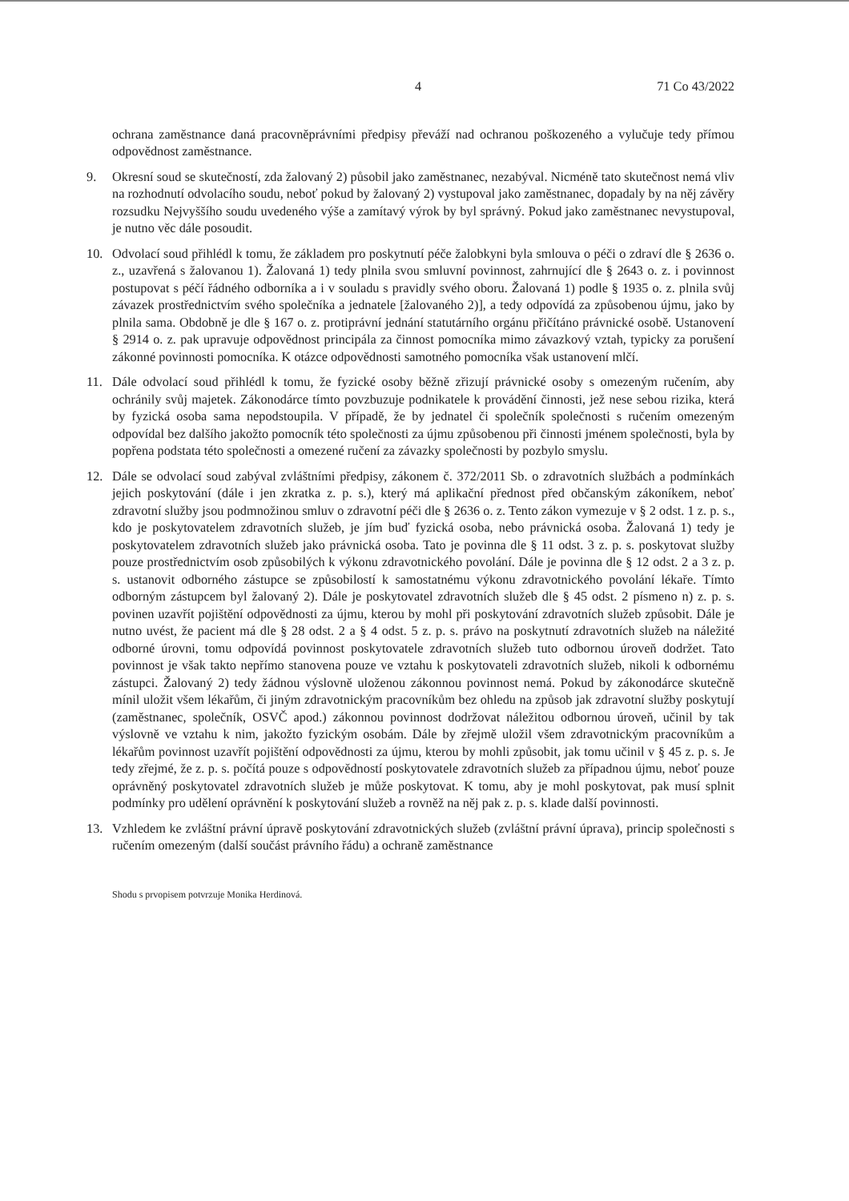4 71 Co 43/2022
ochrana zaměstnance daná pracovněprávními předpisy převáží nad ochranou poškozeného a vylučuje tedy přímou odpovědnost zaměstnance.
9. Okresní soud se skutečností, zda žalovaný 2) působil jako zaměstnanec, nezabýval. Nicméně tato skutečnost nemá vliv na rozhodnutí odvolacího soudu, neboť pokud by žalovaný 2) vystupoval jako zaměstnanec, dopadaly by na něj závěry rozsudku Nejvyššího soudu uvedeného výše a zamítavý výrok by byl správný. Pokud jako zaměstnanec nevystupoval, je nutno věc dále posoudit.
10. Odvolací soud přihlédl k tomu, že základem pro poskytnutí péče žalobkyni byla smlouva o péči o zdraví dle § 2636 o. z., uzavřená s žalovanou 1). Žalovaná 1) tedy plnila svou smluvní povinnost, zahrnující dle § 2643 o. z. i povinnost postupovat s péčí řádného odborníka a i v souladu s pravidly svého oboru. Žalovaná 1) podle § 1935 o. z. plnila svůj závazek prostřednictvím svého společníka a jednatele [žalovaného 2)], a tedy odpovídá za způsobenou újmu, jako by plnila sama. Obdobně je dle § 167 o. z. protiprávní jednání statutárního orgánu přičítáno právnické osobě. Ustanovení § 2914 o. z. pak upravuje odpovědnost principála za činnost pomocníka mimo závazkový vztah, typicky za porušení zákonné povinnosti pomocníka. K otázce odpovědnosti samotného pomocníka však ustanovení mlčí.
11. Dále odvolací soud přihlédl k tomu, že fyzické osoby běžně zřizují právnické osoby s omezeným ručením, aby ochránily svůj majetek. Zákonodárce tímto povzbuzuje podnikatele k provádění činnosti, jež nese sebou rizika, která by fyzická osoba sama nepodstoupila. V případě, že by jednatel či společník společnosti s ručením omezeným odpovídal bez dalšího jakožto pomocník této společnosti za újmu způsobenou při činnosti jménem společnosti, byla by popřena podstata této společnosti a omezené ručení za závazky společnosti by pozbylo smyslu.
12. Dále se odvolací soud zabýval zvláštními předpisy, zákonem č. 372/2011 Sb. o zdravotních službách a podmínkách jejich poskytování (dále i jen zkratka z. p. s.), který má aplikační přednost před občanským zákoníkem, neboť zdravotní služby jsou podmnožinou smluv o zdravotní péči dle § 2636 o. z. Tento zákon vymezuje v § 2 odst. 1 z. p. s., kdo je poskytovatelem zdravotních služeb, je jím buď fyzická osoba, nebo právnická osoba. Žalovaná 1) tedy je poskytovatelem zdravotních služeb jako právnická osoba. Tato je povinna dle § 11 odst. 3 z. p. s. poskytovat služby pouze prostřednictvím osob způsobilých k výkonu zdravotnického povolání. Dále je povinna dle § 12 odst. 2 a 3 z. p. s. ustanovit odborného zástupce se způsobilostí k samostatnému výkonu zdravotnického povolání lékaře. Tímto odborným zástupcem byl žalovaný 2). Dále je poskytovatel zdravotních služeb dle § 45 odst. 2 písmeno n) z. p. s. povinen uzavřít pojištění odpovědnosti za újmu, kterou by mohl při poskytování zdravotních služeb způsobit. Dále je nutno uvést, že pacient má dle § 28 odst. 2 a § 4 odst. 5 z. p. s. právo na poskytnutí zdravotních služeb na náležité odborné úrovni, tomu odpovídá povinnost poskytovatele zdravotních služeb tuto odbornou úroveň dodržet. Tato povinnost je však takto nepřímo stanovena pouze ve vztahu k poskytovateli zdravotních služeb, nikoli k odbornému zástupci. Žalovaný 2) tedy žádnou výslovně uloženou zákonnou povinnost nemá. Pokud by zákonodárce skutečně mínil uložit všem lékařům, či jiným zdravotnickým pracovníkům bez ohledu na způsob jak zdravotní služby poskytují (zaměstnanec, společník, OSVČ apod.) zákonnou povinnost dodržovat náležitou odbornou úroveň, učinil by tak výslovně ve vztahu k nim, jakožto fyzickým osobám. Dále by zřejmě uložil všem zdravotnickým pracovníkům a lékařům povinnost uzavřít pojištění odpovědnosti za újmu, kterou by mohli způsobit, jak tomu učinil v § 45 z. p. s. Je tedy zřejmé, že z. p. s. počítá pouze s odpovědností poskytovatele zdravotních služeb za případnou újmu, neboť pouze oprávněný poskytovatel zdravotních služeb je může poskytovat. K tomu, aby je mohl poskytovat, pak musí splnit podmínky pro udělení oprávnění k poskytování služeb a rovněž na něj pak z. p. s. klade další povinnosti.
13. Vzhledem ke zvláštní právní úpravě poskytování zdravotnických služeb (zvláštní právní úprava), princip společnosti s ručením omezeným (další součást právního řádu) a ochraně zaměstnance
Shodu s prvopisem potvrzuje Monika Herdinová.